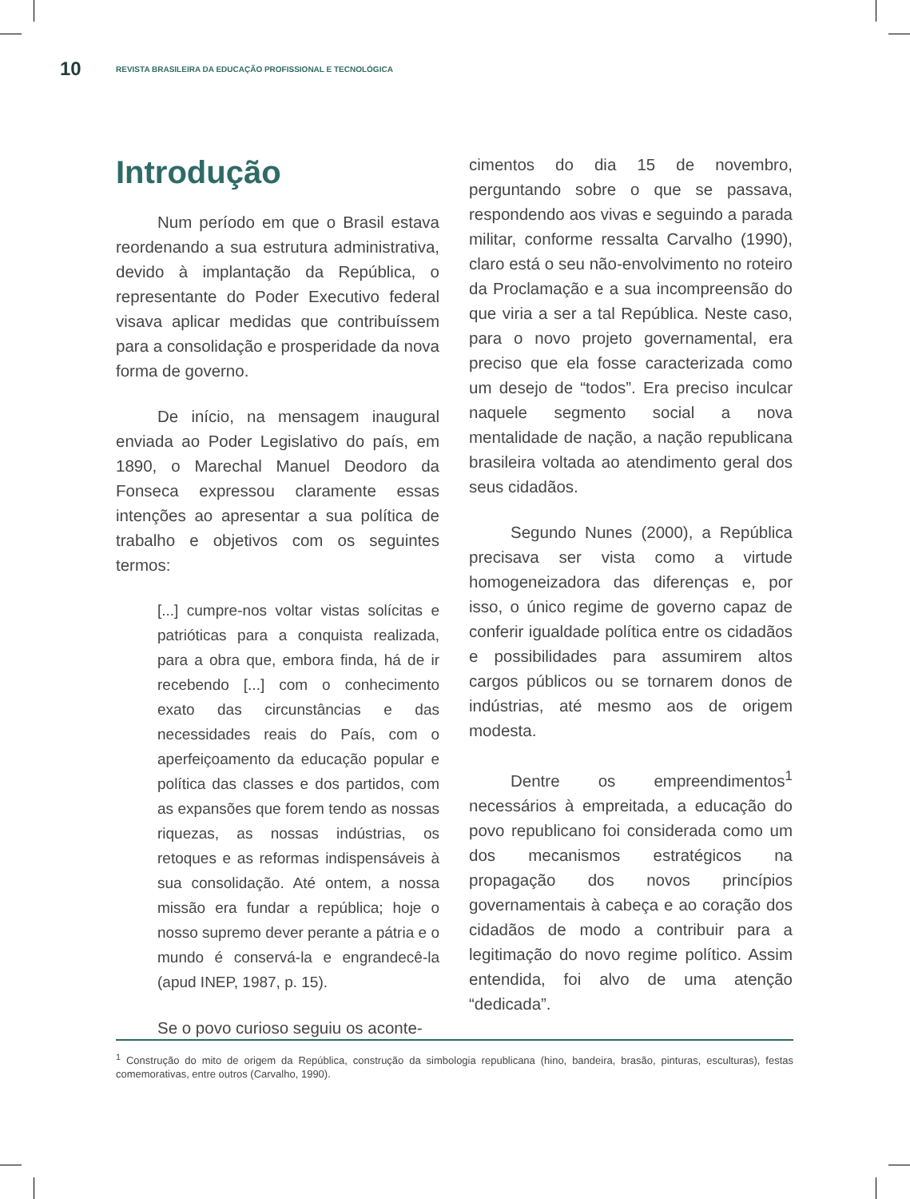10 REVISTA BRASILEIRA DA EDUCAÇÃO PROFISSIONAL E TECNOLÓGICA
Introdução
Num período em que o Brasil estava reordenando a sua estrutura administrativa, devido à implantação da República, o representante do Poder Executivo federal visava aplicar medidas que contribuíssem para a consolidação e prosperidade da nova forma de governo.
De início, na mensagem inaugural enviada ao Poder Legislativo do país, em 1890, o Marechal Manuel Deodoro da Fonseca expressou claramente essas intenções ao apresentar a sua política de trabalho e objetivos com os seguintes termos:
[...] cumpre-nos voltar vistas solícitas e patrióticas para a conquista realizada, para a obra que, embora finda, há de ir recebendo [...] com o conhecimento exato das circunstâncias e das necessidades reais do País, com o aperfeiçoamento da educação popular e política das classes e dos partidos, com as expansões que forem tendo as nossas riquezas, as nossas indústrias, os retoques e as reformas indispensáveis à sua consolidação. Até ontem, a nossa missão era fundar a república; hoje o nosso supremo dever perante a pátria e o mundo é conservá-la e engrandecê-la (apud INEP, 1987, p. 15).
Se o povo curioso seguiu os aconte-
cimentos do dia 15 de novembro, perguntando sobre o que se passava, respondendo aos vivas e seguindo a parada militar, conforme ressalta Carvalho (1990), claro está o seu não-envolvimento no roteiro da Proclamação e a sua incompreensão do que viria a ser a tal República. Neste caso, para o novo projeto governamental, era preciso que ela fosse caracterizada como um desejo de “todos”. Era preciso inculcar naquele segmento social a nova mentalidade de nação, a nação republicana brasileira voltada ao atendimento geral dos seus cidadãos.
Segundo Nunes (2000), a República precisava ser vista como a virtude homogeneizadora das diferenças e, por isso, o único regime de governo capaz de conferir igualdade política entre os cidadãos e possibilidades para assumirem altos cargos públicos ou se tornarem donos de indústrias, até mesmo aos de origem modesta.
Dentre os empreendimentos<sup>1</sup> necessários à empreitada, a educação do povo republicano foi considerada como um dos mecanismos estratégicos na propagação dos novos princípios governamentais à cabeça e ao coração dos cidadãos de modo a contribuir para a legitimação do novo regime político. Assim entendida, foi alvo de uma atenção “dedicada”.
<sup>1</sup> Construção do mito de origem da República, construção da simbologia republicana (hino, bandeira, brasão, pinturas, esculturas), festas comemorativas, entre outros (Carvalho, 1990).